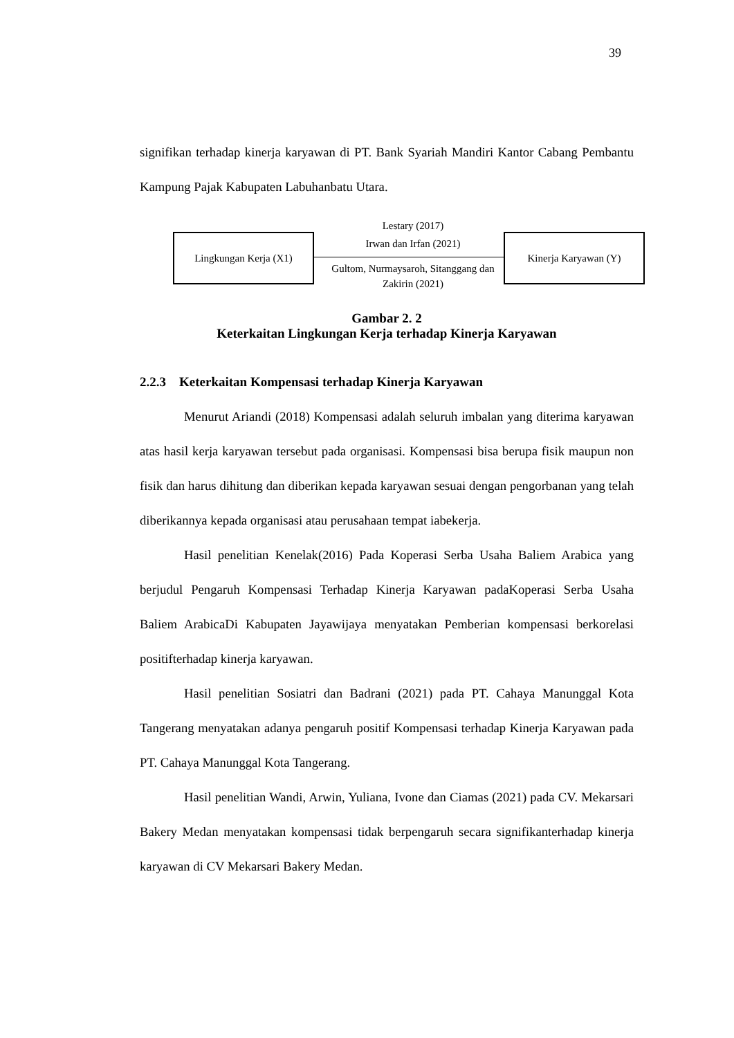39
signifikan terhadap kinerja karyawan di PT. Bank Syariah Mandiri Kantor Cabang Pembantu Kampung Pajak Kabupaten Labuhanbatu Utara.
Lingkungan Kerja (X1)
Lestary (2017)
Irwan dan Irfan (2021)
Gultom, Nurmaysaroh, Sitanggang dan Zakirin (2021)
Kinerja Karyawan (Y)
Gambar 2. 2
Keterkaitan Lingkungan Kerja terhadap Kinerja Karyawan
2.2.3 Keterkaitan Kompensasi terhadap Kinerja Karyawan
Menurut Ariandi (2018) Kompensasi adalah seluruh imbalan yang diterima karyawan atas hasil kerja karyawan tersebut pada organisasi. Kompensasi bisa berupa fisik maupun non fisik dan harus dihitung dan diberikan kepada karyawan sesuai dengan pengorbanan yang telah diberikannya kepada organisasi atau perusahaan tempat iabekerja.
Hasil penelitian Kenelak(2016) Pada Koperasi Serba Usaha Baliem Arabica yang berjudul Pengaruh Kompensasi Terhadap Kinerja Karyawan padaKoperasi Serba Usaha Baliem ArabicaDi Kabupaten Jayawijaya menyatakan Pemberian kompensasi berkorelasi positifterhadap kinerja karyawan.
Hasil penelitian Sosiatri dan Badrani (2021) pada PT. Cahaya Manunggal Kota Tangerang menyatakan adanya pengaruh positif Kompensasi terhadap Kinerja Karyawan pada PT. Cahaya Manunggal Kota Tangerang.
Hasil penelitian Wandi, Arwin, Yuliana, Ivone dan Ciamas (2021) pada CV. Mekarsari Bakery Medan menyatakan kompensasi tidak berpengaruh secara signifikanterhadap kinerja karyawan di CV Mekarsari Bakery Medan.